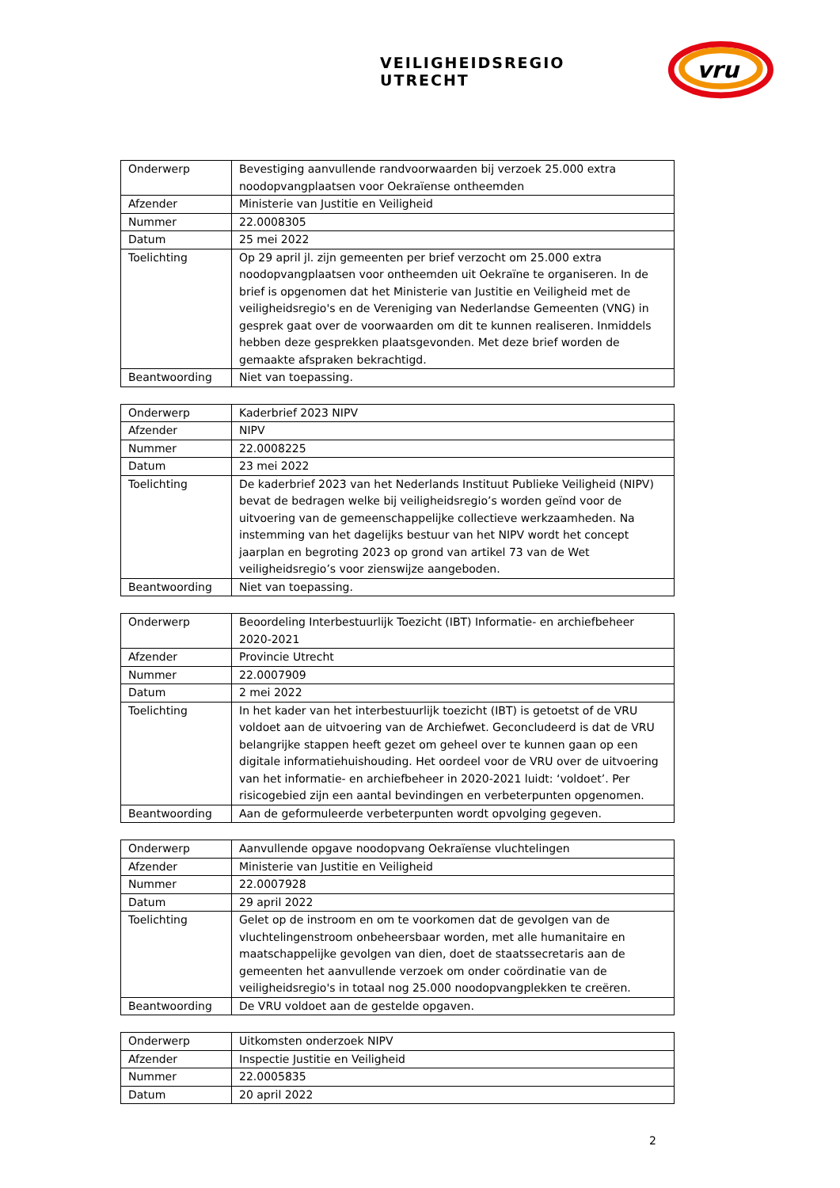VEILIGHEIDSREGIO UTRECHT
vru
| Onderwerp | Bevestiging aanvullende randvoorwaarden bij verzoek 25.000 extra noodopvangplaatsen voor Oekraïense ontheemden |
| Afzender | Ministerie van Justitie en Veiligheid |
| Nummer | 22.0008305 |
| Datum | 25 mei 2022 |
| Toelichting | Op 29 april jl. zijn gemeenten per brief verzocht om 25.000 extra noodopvangplaatsen voor ontheemden uit Oekraïne te organiseren. In de brief is opgenomen dat het Ministerie van Justitie en Veiligheid met de veiligheidsregio's en de Vereniging van Nederlandse Gemeenten (VNG) in gesprek gaat over de voorwaarden om dit te kunnen realiseren. Inmiddels hebben deze gesprekken plaatsgevonden. Met deze brief worden de gemaakte afspraken bekrachtigd. |
| Beantwoording | Niet van toepassing. |
| Onderwerp | Kaderbrief 2023 NIPV |
| Afzender | NIPV |
| Nummer | 22.0008225 |
| Datum | 23 mei 2022 |
| Toelichting | De kaderbrief 2023 van het Nederlands Instituut Publieke Veiligheid (NIPV) bevat de bedragen welke bij veiligheidsregio’s worden geïnd voor de uitvoering van de gemeenschappelijke collectieve werkzaamheden. Na instemming van het dagelijks bestuur van het NIPV wordt het concept jaarplan en begroting 2023 op grond van artikel 73 van de Wet veiligheidsregio’s voor zienswijze aangeboden. |
| Beantwoording | Niet van toepassing. |
| Onderwerp | Beoordeling Interbestuurlijk Toezicht (IBT) Informatie- en archiefbeheer 2020-2021 |
| Afzender | Provincie Utrecht |
| Nummer | 22.0007909 |
| Datum | 2 mei 2022 |
| Toelichting | In het kader van het interbestuurlijk toezicht (IBT) is getoetst of de VRU voldoet aan de uitvoering van de Archiefwet. Geconcludeerd is dat de VRU belangrijke stappen heeft gezet om geheel over te kunnen gaan op een digitale informatiehuishouding. Het oordeel voor de VRU over de uitvoering van het informatie- en archiefbeheer in 2020-2021 luidt: ‘voldoet’. Per risicogebied zijn een aantal bevindingen en verbeterpunten opgenomen. |
| Beantwoording | Aan de geformuleerde verbeterpunten wordt opvolging gegeven. |
| Onderwerp | Aanvullende opgave noodopvang Oekraïense vluchtelingen |
| Afzender | Ministerie van Justitie en Veiligheid |
| Nummer | 22.0007928 |
| Datum | 29 april 2022 |
| Toelichting | Gelet op de instroom en om te voorkomen dat de gevolgen van de vluchtelingenstroom onbeheersbaar worden, met alle humanitaire en maatschappelijke gevolgen van dien, doet de staatssecretaris aan de gemeenten het aanvullende verzoek om onder coördinatie van de veiligheidsregio's in totaal nog 25.000 noodopvangplekken te creëren. |
| Beantwoording | De VRU voldoet aan de gestelde opgaven. |
| Onderwerp | Uitkomsten onderzoek NIPV |
| Afzender | Inspectie Justitie en Veiligheid |
| Nummer | 22.0005835 |
| Datum | 20 april 2022 |
2